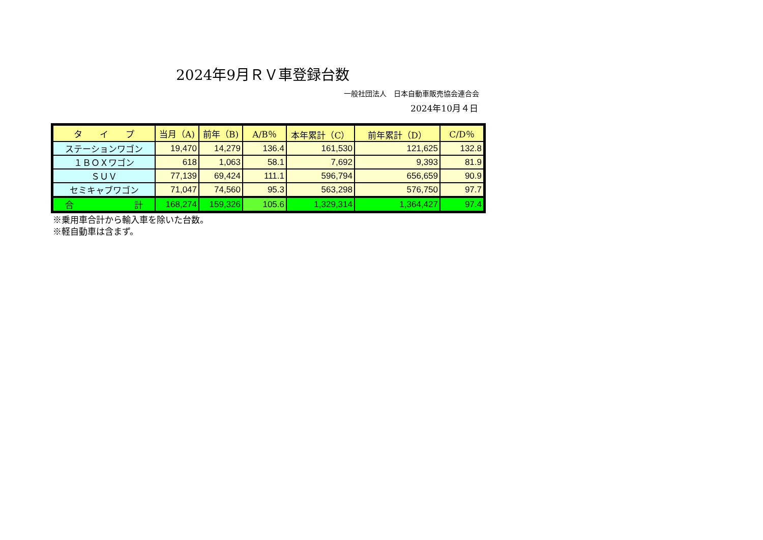2024年9月ＲＶ車登録台数
一般社団法人　日本自動車販売協会連合会
2024年10月４日
| タ イ プ | 当月（A) | 前年（B) | A/B％ | 本年累計（C） | 前年累計（D） | C/D％ |
| --- | --- | --- | --- | --- | --- | --- |
| ステーションワゴン | 19,470 | 14,279 | 136.4 | 161,530 | 121,625 | 132.8 |
| １ＢＯＸワゴン | 618 | 1,063 | 58.1 | 7,692 | 9,393 | 81.9 |
| ＳＵＶ | 77,139 | 69,424 | 111.1 | 596,794 | 656,659 | 90.9 |
| セミキャブワゴン | 71,047 | 74,560 | 95.3 | 563,298 | 576,750 | 97.7 |
| 合 計 | 168,274 | 159,326 | 105.6 | 1,329,314 | 1,364,427 | 97.4 |
※乗用車合計から輸入車を除いた台数。
※軽自動車は含まず。